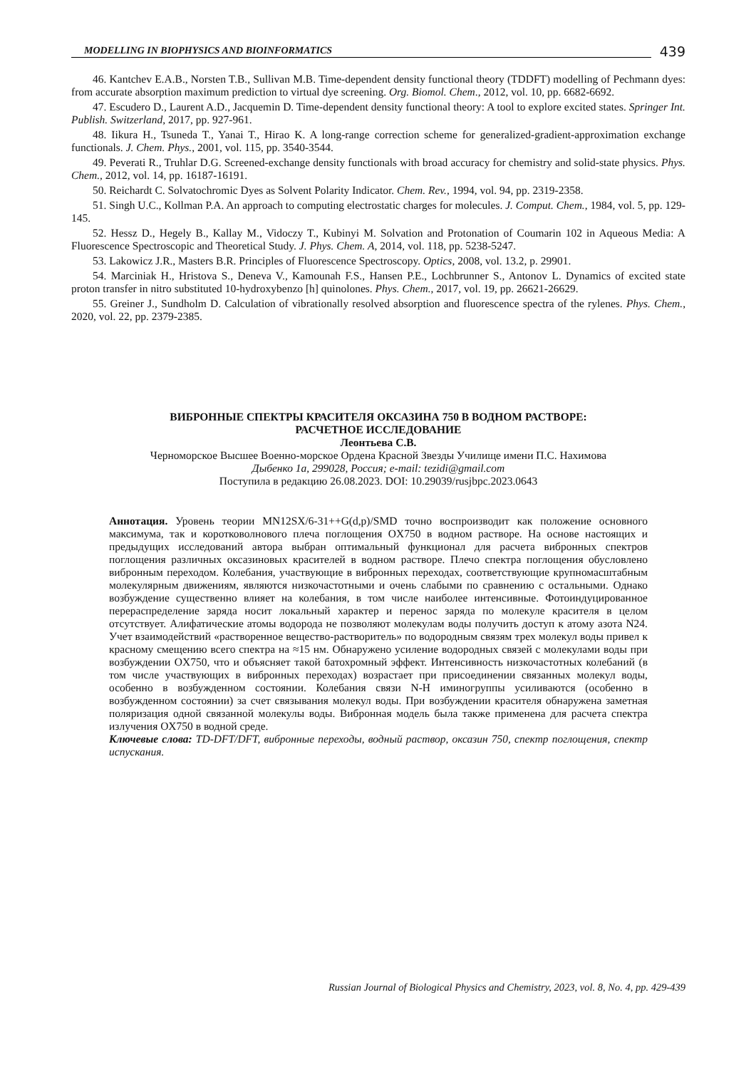MODELLING IN BIOPHYSICS AND BIOINFORMATICS
439
46. Kantchev E.A.B., Norsten T.B., Sullivan M.B. Time-dependent density functional theory (TDDFT) modelling of Pechmann dyes: from accurate absorption maximum prediction to virtual dye screening. Org. Biomol. Chem., 2012, vol. 10, pp. 6682-6692.
47. Escudero D., Laurent A.D., Jacquemin D. Time-dependent density functional theory: A tool to explore excited states. Springer Int. Publish. Switzerland, 2017, pp. 927-961.
48. Iikura H., Tsuneda T., Yanai T., Hirao K. A long-range correction scheme for generalized-gradient-approximation exchange functionals. J. Chem. Phys., 2001, vol. 115, pp. 3540-3544.
49. Peverati R., Truhlar D.G. Screened-exchange density functionals with broad accuracy for chemistry and solid-state physics. Phys. Chem., 2012, vol. 14, pp. 16187-16191.
50. Reichardt C. Solvatochromic Dyes as Solvent Polarity Indicator. Chem. Rev., 1994, vol. 94, pp. 2319-2358.
51. Singh U.C., Kollman P.A. An approach to computing electrostatic charges for molecules. J. Comput. Chem., 1984, vol. 5, pp. 129-145.
52. Hessz D., Hegely B., Kallay M., Vidoczy T., Kubinyi M. Solvation and Protonation of Coumarin 102 in Aqueous Media: A Fluorescence Spectroscopic and Theoretical Study. J. Phys. Chem. A, 2014, vol. 118, pp. 5238-5247.
53. Lakowicz J.R., Masters B.R. Principles of Fluorescence Spectroscopy. Optics, 2008, vol. 13.2, p. 29901.
54. Marciniak H., Hristova S., Deneva V., Kamounah F.S., Hansen P.E., Lochbrunner S., Antonov L. Dynamics of excited state proton transfer in nitro substituted 10-hydroxybenzo [h] quinolones. Phys. Chem., 2017, vol. 19, pp. 26621-26629.
55. Greiner J., Sundholm D. Calculation of vibrationally resolved absorption and fluorescence spectra of the rylenes. Phys. Chem., 2020, vol. 22, pp. 2379-2385.
ВИБРОННЫЕ СПЕКТРЫ КРАСИТЕЛЯ ОКСАЗИНА 750 В ВОДНОМ РАСТВОРЕ:
РАСЧЕТНОЕ ИССЛЕДОВАНИЕ
Леонтьева С.В.
Черноморское Высшее Военно-морское Ордена Красной Звезды Училище имени П.С. Нахимова
Дыбенко 1а, 299028, Россия; e-mail: tezidi@gmail.com
Поступила в редакцию 26.08.2023. DOI: 10.29039/rusjbpc.2023.0643
Аннотация. Уровень теории MN12SX/6-31++G(d,p)/SMD точно воспроизводит как положение основного максимума, так и коротковолнового плеча поглощения OX750 в водном растворе. На основе настоящих и предыдущих исследований автора выбран оптимальный функционал для расчета вибронных спектров поглощения различных оксазиновых красителей в водном растворе. Плечо спектра поглощения обусловлено вибронным переходом. Колебания, участвующие в вибронных переходах, соответствующие крупномасштабным молекулярным движениям, являются низкочастотными и очень слабыми по сравнению с остальными. Однако возбуждение существенно влияет на колебания, в том числе наиболее интенсивные. Фотоиндуцированное перераспределение заряда носит локальный характер и перенос заряда по молекуле красителя в целом отсутствует. Алифатические атомы водорода не позволяют молекулам воды получить доступ к атому азота N24. Учет взаимодействий «растворенное вещество-растворитель» по водородным связям трех молекул воды привел к красному смещению всего спектра на ≈15 нм. Обнаружено усиление водородных связей с молекулами воды при возбуждении OX750, что и объясняет такой батохромный эффект. Интенсивность низкочастотных колебаний (в том числе участвующих в вибронных переходах) возрастает при присоединении связанных молекул воды, особенно в возбужденном состоянии. Колебания связи N-H иминогруппы усиливаются (особенно в возбужденном состоянии) за счет связывания молекул воды. При возбуждении красителя обнаружена заметная поляризация одной связанной молекулы воды. Вибронная модель была также применена для расчета спектра излучения OX750 в водной среде.
Ключевые слова: TD-DFT/DFT, вибронные переходы, водный раствор, оксазин 750, спектр поглощения, спектр испускания.
Russian Journal of Biological Physics and Chemistry, 2023, vol. 8, No. 4, pp. 429-439